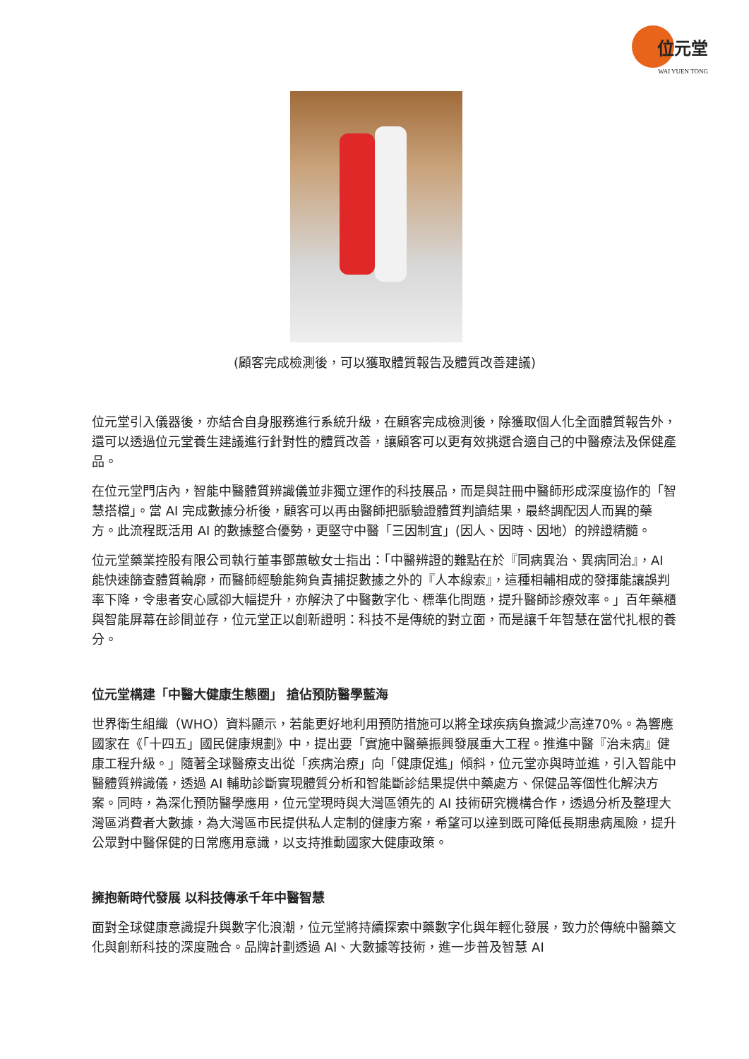位元堂
WAI YUEN TONG
(顧客完成檢測後，可以獲取體質報告及體質改善建議)
位元堂引入儀器後，亦結合自身服務進行系統升級，在顧客完成檢測後，除獲取個人化全面體質報告外，還可以透過位元堂養生建議進行針對性的體質改善，讓顧客可以更有效挑選合適自己的中醫療法及保健產品。
在位元堂門店內，智能中醫體質辨識儀並非獨立運作的科技展品，而是與註冊中醫師形成深度協作的「智慧搭檔」。當 AI 完成數據分析後，顧客可以再由醫師把脈驗證體質判讀結果，最終調配因人而異的藥方。此流程既活用 AI 的數據整合優勢，更堅守中醫「三因制宜」(因人、因時、因地）的辨證精髓。
位元堂藥業控股有限公司執行董事鄧蕙敏女士指出：「中醫辨證的難點在於『同病異治、異病同治』，AI 能快速篩查體質輪廓，而醫師經驗能夠負責捕捉數據之外的『人本線索』，這種相輔相成的發揮能讓誤判率下降，令患者安心感卻大幅提升，亦解決了中醫數字化、標準化問題，提升醫師診療效率。」百年藥櫃與智能屏幕在診間並存，位元堂正以創新證明：科技不是傳統的對立面，而是讓千年智慧在當代扎根的養分。
位元堂構建「中醫大健康生態圈」 搶佔預防醫學藍海
世界衛生組織（WHO）資料顯示，若能更好地利用預防措施可以將全球疾病負擔減少高達70%。為響應國家在《「十四五」國民健康規劃》中，提出要「實施中醫藥振興發展重大工程。推進中醫『治未病』健康工程升級。」隨著全球醫療支出從「疾病治療」向「健康促進」傾斜，位元堂亦與時並進，引入智能中醫體質辨識儀，透過 AI 輔助診斷實現體質分析和智能斷診結果提供中藥處方、保健品等個性化解決方案。同時，為深化預防醫學應用，位元堂現時與大灣區領先的 AI 技術研究機構合作，透過分析及整理大灣區消費者大數據，為大灣區市民提供私人定制的健康方案，希望可以達到既可降低長期患病風險，提升公眾對中醫保健的日常應用意識，以支持推動國家大健康政策。
擁抱新時代發展 以科技傳承千年中醫智慧
面對全球健康意識提升與數字化浪潮，位元堂將持續探索中藥數字化與年輕化發展，致力於傳統中醫藥文化與創新科技的深度融合。品牌計劃透過 AI、大數據等技術，進一步普及智慧 AI